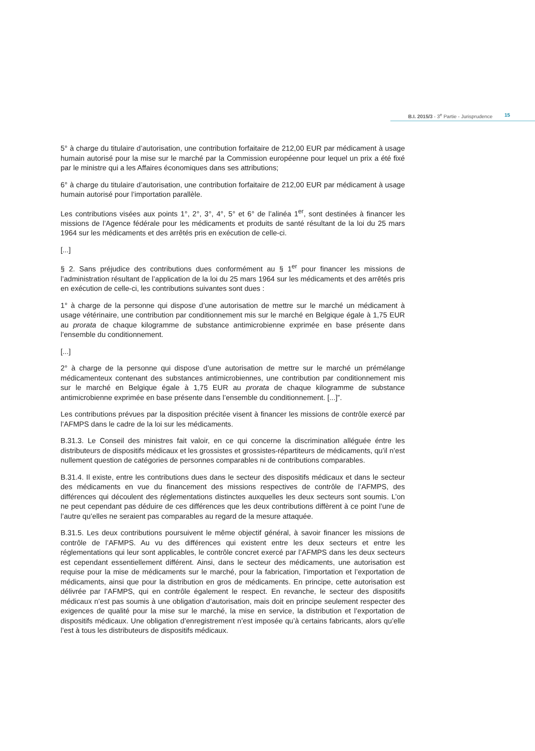B.I. 2015/3 - 3<sup>e</sup> Partie - Jurisprudence 15
5° à charge du titulaire d’autorisation, une contribution forfaitaire de 212,00 EUR par médicament à usage humain autorisé pour la mise sur le marché par la Commission européenne pour lequel un prix a été fixé par le ministre qui a les Affaires économiques dans ses attributions;
6° à charge du titulaire d’autorisation, une contribution forfaitaire de 212,00 EUR par médicament à usage humain autorisé pour l’importation parallèle.
Les contributions visées aux points 1°, 2°, 3°, 4°, 5° et 6° de l’alinéa 1<sup>er</sup>, sont destinées à financer les missions de l’Agence fédérale pour les médicaments et produits de santé résultant de la loi du 25 mars 1964 sur les médicaments et des arrêtés pris en exécution de celle-ci.
[...]
§ 2. Sans préjudice des contributions dues conformément au § 1<sup>er</sup> pour financer les missions de l’administration résultant de l’application de la loi du 25 mars 1964 sur les médicaments et des arrêtés pris en exécution de celle-ci, les contributions suivantes sont dues :
1° à charge de la personne qui dispose d’une autorisation de mettre sur le marché un médicament à usage vétérinaire, une contribution par conditionnement mis sur le marché en Belgique égale à 1,75 EUR au prorata de chaque kilogramme de substance antimicrobienne exprimée en base présente dans l’ensemble du conditionnement.
[...]
2° à charge de la personne qui dispose d’une autorisation de mettre sur le marché un prémélange médicamenteux contenant des substances antimicrobiennes, une contribution par conditionnement mis sur le marché en Belgique égale à 1,75 EUR au prorata de chaque kilogramme de substance antimicrobienne exprimée en base présente dans l’ensemble du conditionnement. [...]”.
Les contributions prévues par la disposition précitée visent à financer les missions de contrôle exercé par l’AFMPS dans le cadre de la loi sur les médicaments.
B.31.3. Le Conseil des ministres fait valoir, en ce qui concerne la discrimination alléguée éntre les distributeurs de dispositifs médicaux et les grossistes et grossistes-répartiteurs de médicaments, qu’il n’est nullement question de catégories de personnes comparables ni de contributions comparables.
B.31.4. Il existe, entre les contributions dues dans le secteur des dispositifs médicaux et dans le secteur des médicaments en vue du financement des missions respectives de contrôle de l’AFMPS, des différences qui découlent des réglementations distinctes auxquelles les deux secteurs sont soumis. L’on ne peut cependant pas déduire de ces différences que les deux contributions diffèrent à ce point l’une de l’autre qu’elles ne seraient pas comparables au regard de la mesure attaquée.
B.31.5. Les deux contributions poursuivent le même objectif général, à savoir financer les missions de contrôle de l’AFMPS. Au vu des différences qui existent entre les deux secteurs et entre les réglementations qui leur sont applicables, le contrôle concret exercé par l’AFMPS dans les deux secteurs est cependant essentiellement différent. Ainsi, dans le secteur des médicaments, une autorisation est requise pour la mise de médicaments sur le marché, pour la fabrication, l’importation et l’exportation de médicaments, ainsi que pour la distribution en gros de médicaments. En principe, cette autorisation est délivrée par l’AFMPS, qui en contrôle également le respect. En revanche, le secteur des dispositifs médicaux n’est pas soumis à une obligation d’autorisation, mais doit en principe seulement respecter des exigences de qualité pour la mise sur le marché, la mise en service, la distribution et l’exportation de dispositifs médicaux. Une obligation d’enregistrement n’est imposée qu’à certains fabricants, alors qu’elle l’est à tous les distributeurs de dispositifs médicaux.